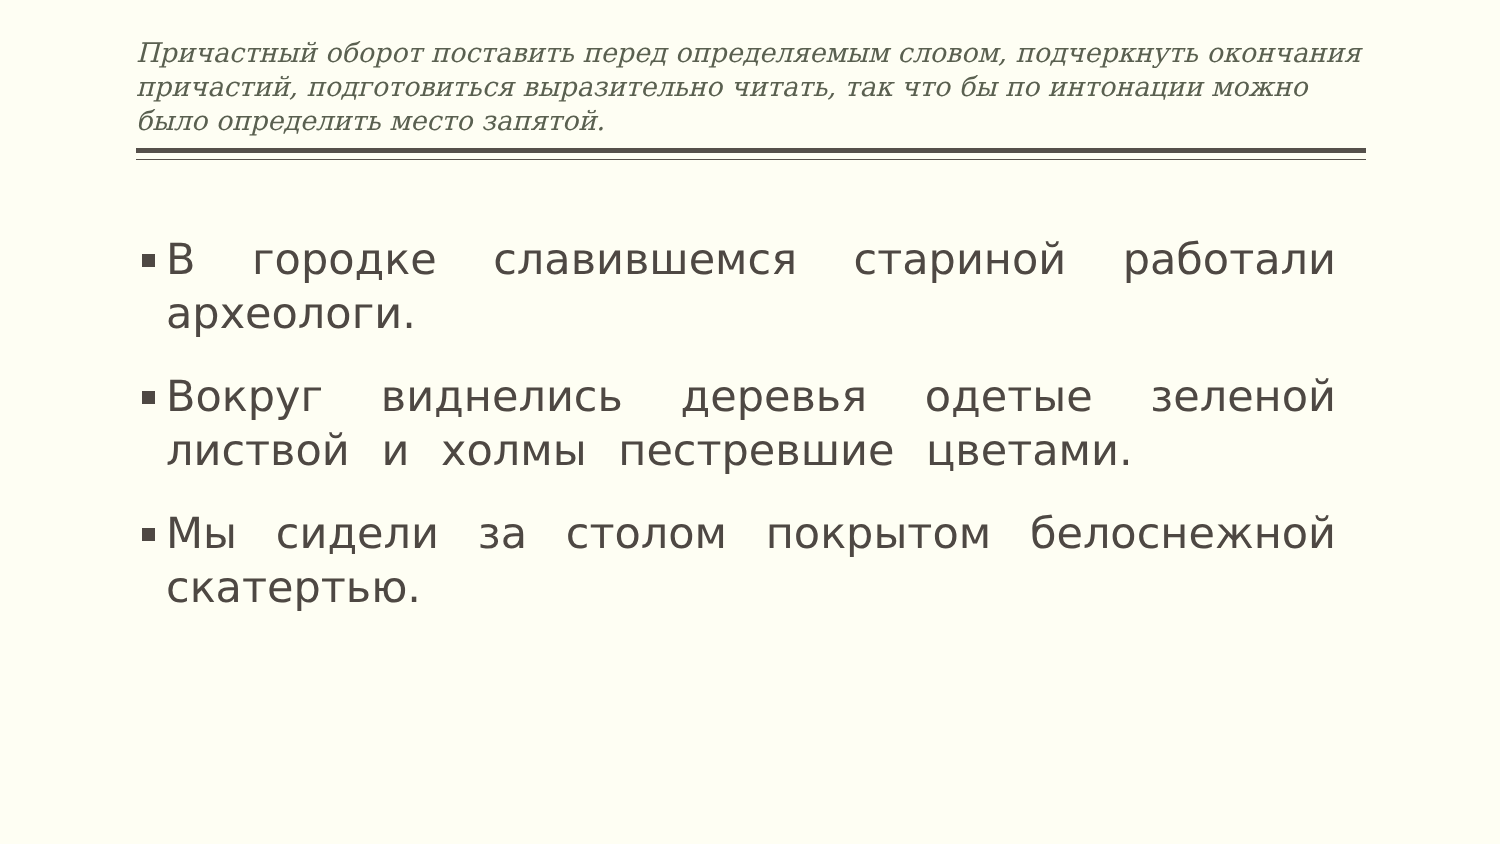Причастный оборот поставить перед определяемым словом, подчеркнуть окончания причастий, подготовиться выразительно читать, так что бы по интонации можно было определить место запятой.
В городке славившемся стариной работали археологи.
Вокруг виднелись деревья одетые зеленой листвой и холмы пестревшие цветами.
Мы сидели за столом покрытом белоснежной скатертью.